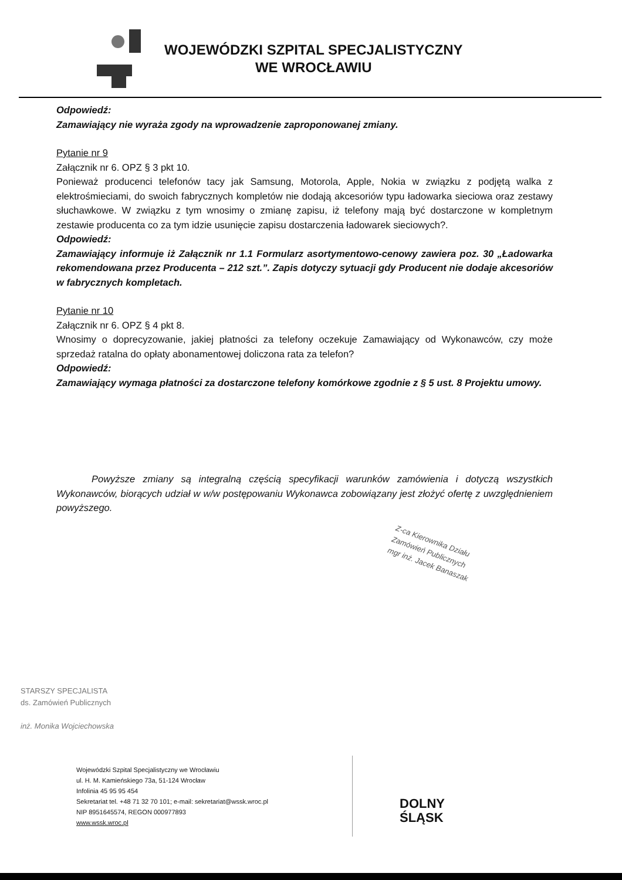WOJEWÓDZKI SZPITAL SPECJALISTYCZNY
WE WROCŁAWIU
Odpowiedź:
Zamawiający nie wyraża zgody na wprowadzenie zaproponowanej zmiany.
Pytanie nr 9
Załącznik nr 6. OPZ § 3 pkt 10.
Ponieważ producenci telefonów tacy jak Samsung, Motorola, Apple, Nokia w związku z podjętą walka z elektrośmieciami, do swoich fabrycznych kompletów nie dodają akcesoriów typu ładowarka sieciowa oraz zestawy słuchawkowe. W związku z tym wnosimy o zmianę zapisu, iż telefony mają być dostarczone w kompletnym zestawie producenta co za tym idzie usunięcie zapisu dostarczenia ładowarek sieciowych?.
Odpowiedź:
Zamawiający informuje iż Załącznik nr 1.1 Formularz asortymentowo-cenowy zawiera poz. 30 „Ładowarka rekomendowana przez Producenta – 212 szt.”. Zapis dotyczy sytuacji gdy Producent nie dodaje akcesoriów w fabrycznych kompletach.
Pytanie nr 10
Załącznik nr 6. OPZ § 4 pkt 8.
Wnosimy o doprecyzowanie, jakiej płatności za telefony oczekuje Zamawiający od Wykonawców, czy może sprzedaż ratalna do opłaty abonamentowej doliczona rata za telefon?
Odpowiedź:
Zamawiający wymaga płatności za dostarczone telefony komórkowe zgodnie z § 5 ust. 8 Projektu umowy.
Powyższe zmiany są integralną częścią specyfikacji warunków zamówienia i dotyczą wszystkich Wykonawców, biorących udział w w/w postępowaniu Wykonawca zobowiązany jest złożyć ofertę z uwzględnieniem powyższego.
Z-ca Kierownika Działu
Zamówień Publicznych
mgr inż. Jacek Banaszak
STARSZY SPECJALISTA
ds. Zamówień Publicznych
inż. Monika Wojciechowska
Wojewódzki Szpital Specjalistyczny we Wrocławiu
ul. H. M. Kamieńskiego 73a, 51-124 Wrocław
Infolinia 45 95 95 454
Sekretariat tel. +48 71 32 70 101; e-mail: sekretariat@wssk.wroc.pl
NIP 8951645574, REGON 000977893
www.wssk.wroc.pl
DOLNY
ŚLĄSK